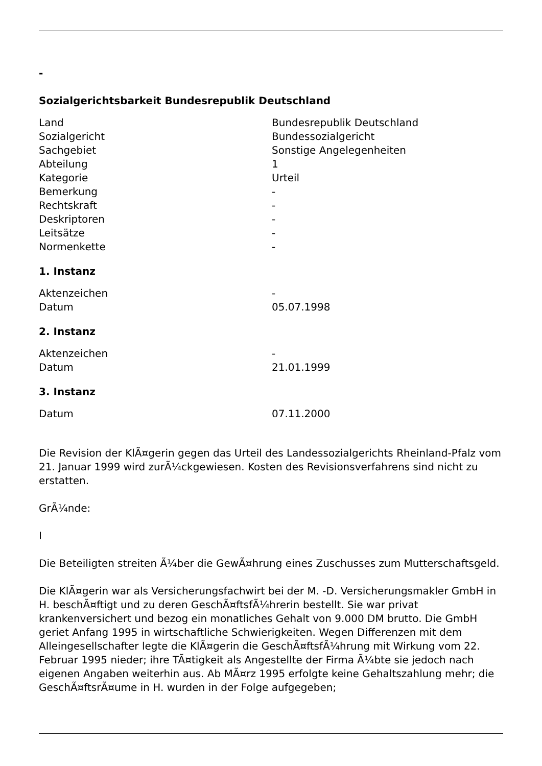-
Sozialgerichtsbarkeit Bundesrepublik Deutschland
| Land | Bundesrepublik Deutschland |
| Sozialgericht | Bundessozialgericht |
| Sachgebiet | Sonstige Angelegenheiten |
| Abteilung | 1 |
| Kategorie | Urteil |
| Bemerkung | - |
| Rechtskraft | - |
| Deskriptoren | - |
| Leitsätze | - |
| Normenkette | - |
1. Instanz
| Aktenzeichen | - |
| Datum | 05.07.1998 |
2. Instanz
| Aktenzeichen | - |
| Datum | 21.01.1999 |
3. Instanz
| Datum | 07.11.2000 |
Die Revision der KlÃ¤gerin gegen das Urteil des Landessozialgerichts Rheinland-Pfalz vom 21. Januar 1999 wird zurÃ¼ckgewiesen. Kosten des Revisionsverfahrens sind nicht zu erstatten.
GrÃ¼nde:
I
Die Beteiligten streiten Ã¼ber die GewÃ¤hrung eines Zuschusses zum Mutterschaftsgeld.
Die KlÃ¤gerin war als Versicherungsfachwirt bei der M. -D. Versicherungsmakler GmbH in H. beschÃ¤ftigt und zu deren GeschÃ¤ftsfÃ¼hrerin bestellt. Sie war privat krankenversichert und bezog ein monatliches Gehalt von 9.000 DM brutto. Die GmbH geriet Anfang 1995 in wirtschaftliche Schwierigkeiten. Wegen Differenzen mit dem Alleingesellschafter legte die KlÃ¤gerin die GeschÃ¤ftsfÃ¼hrung mit Wirkung vom 22. Februar 1995 nieder; ihre TÃ¤tigkeit als Angestellte der Firma Ã¼bte sie jedoch nach eigenen Angaben weiterhin aus. Ab MÃ¤rz 1995 erfolgte keine Gehaltszahlung mehr; die GeschÃ¤ftsrÃ¤ume in H. wurden in der Folge aufgegeben;